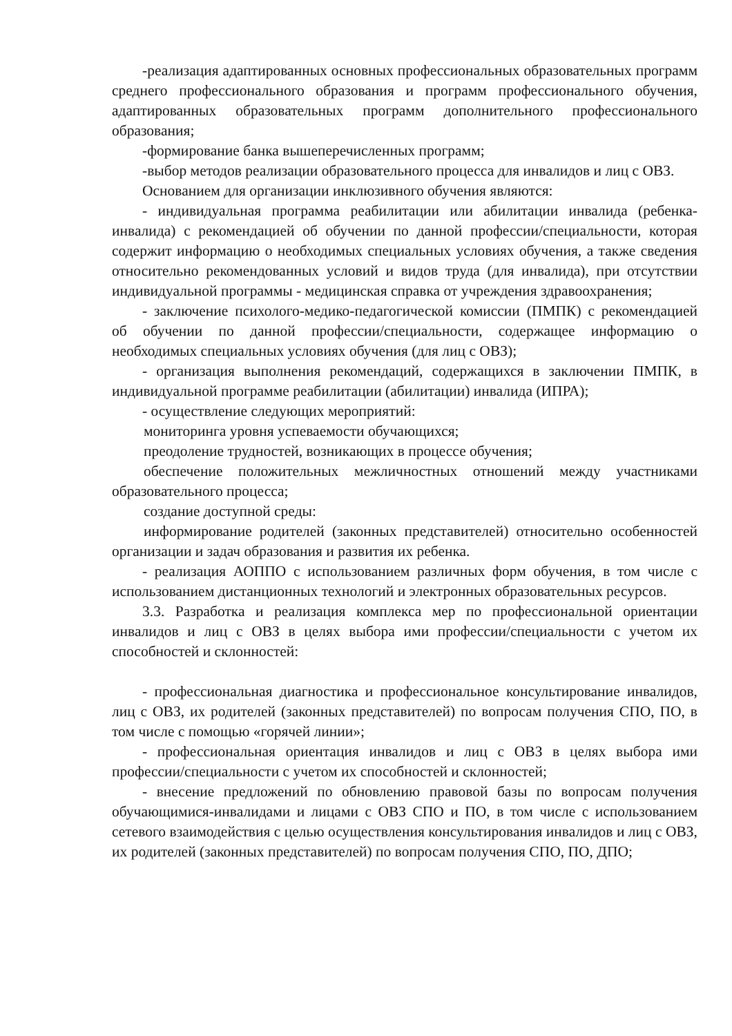-реализация адаптированных основных профессиональных образовательных программ среднего профессионального образования и программ профессионального обучения, адаптированных образовательных программ дополнительного профессионального образования;
-формирование банка вышеперечисленных программ;
-выбор методов реализации образовательного процесса для инвалидов и лиц с ОВЗ.
Основанием для организации инклюзивного обучения являются:
- индивидуальная программа реабилитации или абилитации инвалида (ребенка-инвалида) с рекомендацией об обучении по данной профессии/специальности, которая содержит информацию о необходимых специальных условиях обучения, а также сведения относительно рекомендованных условий и видов труда (для инвалида), при отсутствии индивидуальной программы - медицинская справка от учреждения здравоохранения;
- заключение психолого-медико-педагогической комиссии (ПМПК) с рекомендацией об обучении по данной профессии/специальности, содержащее информацию о необходимых специальных условиях обучения (для лиц с ОВЗ);
- организация выполнения рекомендаций, содержащихся в заключении ПМПК, в индивидуальной программе реабилитации (абилитации) инвалида (ИПРА);
- осуществление следующих мероприятий:
мониторинга уровня успеваемости обучающихся;
преодоление трудностей, возникающих в процессе обучения;
обеспечение положительных межличностных отношений между участниками образовательного процесса;
создание доступной среды:
информирование родителей (законных представителей) относительно особенностей организации и задач образования и развития их ребенка.
- реализация АОППО с использованием различных форм обучения, в том числе с использованием дистанционных технологий и электронных образовательных ресурсов.
3.3. Разработка и реализация комплекса мер по профессиональной ориентации инвалидов и лиц с ОВЗ в целях выбора ими профессии/специальности с учетом их способностей и склонностей:
- профессиональная диагностика и профессиональное консультирование инвалидов, лиц с ОВЗ, их родителей (законных представителей) по вопросам получения СПО, ПО, в том числе с помощью «горячей линии»;
- профессиональная ориентация инвалидов и лиц с ОВЗ в целях выбора ими профессии/специальности с учетом их способностей и склонностей;
- внесение предложений по обновлению правовой базы по вопросам получения обучающимися-инвалидами и лицами с ОВЗ СПО и ПО, в том числе с использованием сетевого взаимодействия с целью осуществления консультирования инвалидов и лиц с ОВЗ, их родителей (законных представителей) по вопросам получения СПО, ПО, ДПО;